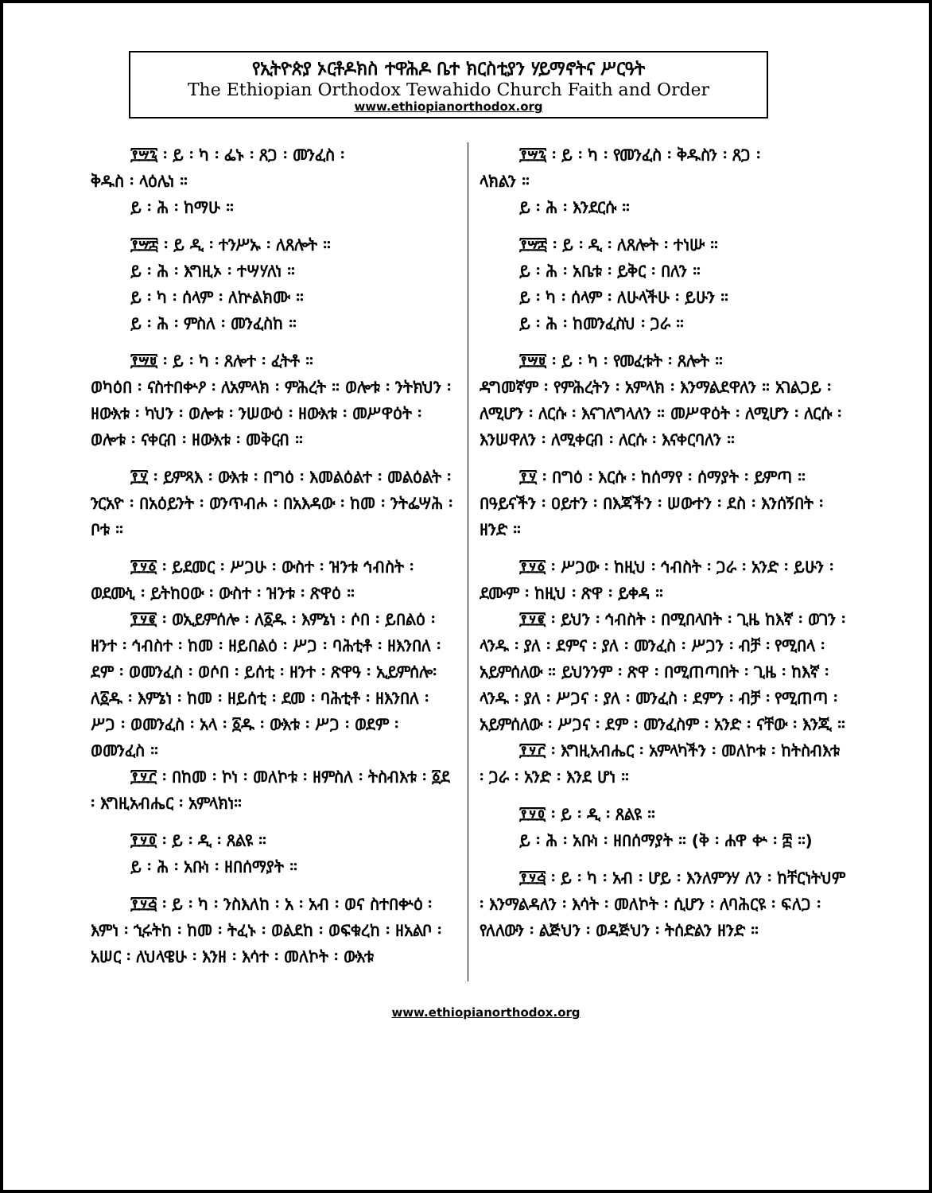የኢትዮጵያ ኦርቶዶክስ ተዋሕዶ ቤተ ክርስቲያን ሃይማኖትና ሥርዓት
The Ethiopian Orthodox Tewahido Church Faith and Order
www.ethiopianorthodox.org
፻፵፯ ፡ ይ ፡ ካ ፡ ፌኑ ፡ ጸጋ ፡ መንፈስ ፡
ቅዱስ ፡ ላዕሌነ ።
ይ ፡ ሕ ፡ ከማሁ ።
፻፵፰ ፡ ይ ዲ ፡ ተንሥኡ ፡ ለጸሎት ።
ይ ፡ ሕ ፡ እግዚኦ ፡ ተሣሃለነ ።
ይ ፡ ካ ፡ ሰላም ፡ ለኵልክሙ ።
ይ ፡ ሕ ፡ ምስለ ፡ መንፈስከ ።
፻፵፱ ፡ ይ ፡ ካ ፡ ጸሎተ ፡ ፈትቶ ።
ወካዕበ ፡ ናስተበቍዖ ፡ ለአምላክ ፡ ምሕረት ። ወሎቱ ፡ ንትክህን ፡ ዘውእቱ ፡ ካህን ፡ ወሎቱ ፡ ንሠውዕ ፡ ዘውእቱ ፡ መሥዋዕት ፡ ወሎቱ ፡ ናቀርብ ፡ ዘውእቱ ፡ መቅርብ ።
፻፶ ፡ ይምጻእ ፡ ውእቱ ፡ በግዕ ፡ እመልዕልተ ፡ መልዕልት ፡ ንርአዮ ፡ በአዕይንት ፡ ወንጥብሖ ፡ በአእዳው ፡ ከመ ፡ ንትፌሣሕ ፡ ቦቱ ።
፻፶፩ ፡ ይደመር ፡ ሥጋሁ ፡ ውስተ ፡ ዝንቱ ኅብስት ፡ ወደሙኒ ፡ ይትከዐው ፡ ውስተ ፡ ዝንቱ ፡ ጽዋዕ ።
፻፶፪ ፡ ወኢይምሰሎ ፡ ለ፩ዱ ፡ እምኔነ ፡ ሶበ ፡ ይበልዕ ፡ ዘንተ ፡ ኅብስተ ፡ ከመ ፡ ዘይበልዕ ፡ ሥጋ ፡ ባሕቲቶ ፡ ዘእንበለ ፡ ደም ፡ ወመንፈስ ፡ ወሶበ ፡ ይሰቲ ፡ ዘንተ ፡ ጽዋዓ ፡ ኢይምሰሎ፡ለ፩ዱ ፡ እምኔነ ፡ ከመ ፡ ዘይሰቲ ፡ ደመ ፡ ባሕቲቶ ፡ ዘእንበለ ፡ ሥጋ ፡ ወመንፈስ ፡ አላ ፡ ፩ዱ ፡ ውእቱ ፡ ሥጋ ፡ ወደም ፡ ወመንፈስ ።
፻፶፫ ፡ በከመ ፡ ኮነ ፡ መለኮቱ ፡ ዘምስለ ፡ ትስብእቱ ፡ ፩ደ ፡ እግዚአብሔር ፡ አምላክነ።
፻፶፬ ፡ ይ ፡ ዲ ፡ ጸልዩ ።
ይ ፡ ሕ ፡ አቡነ ፡ ዘበሰማያት ።
፻፶፭ ፡ ይ ፡ ካ ፡ ንስእለከ ፡ አ ፡ አብ ፡ ወና ስተበቍዕ ፡ እምነ ፡ ኂሩትከ ፡ ከመ ፡ ትፈኑ ፡ ወልደከ ፡ ወፍቁረከ ፡ ዘአልቦ ፡ አሠር ፡ ለህላዌሁ ፡ እንዘ ፡ እሳተ ፡ መለኮት ፡ ውእቱ
፻፵፯ ፡ ይ ፡ ካ ፡ የመንፈስ ፡ ቅዱስን ፡ ጸጋ ፡
ላክልን ።
ይ ፡ ሕ ፡ እንደርሱ ።
፻፵፰ ፡ ይ ፡ ዲ ፡ ለጸሎት ፡ ተነሡ ።
ይ ፡ ሕ ፡ አቤቱ ፡ ይቅር ፡ በለን ።
ይ ፡ ካ ፡ ሰላም ፡ ለሁላችሁ ፡ ይሁን ።
ይ ፡ ሕ ፡ ከመንፈስህ ፡ ጋራ ።
፻፵፱ ፡ ይ ፡ ካ ፡ የመፈቱት ፡ ጸሎት ።
ዳግመኛም ፡ የምሕረትን ፡ አምላክ ፡ እንማልደዋለን ። አገልጋይ ፡ ለሚሆን ፡ ለርሱ ፡ እናገለግላለን ። መሥዋዕት ፡ ለሚሆን ፡ ለርሱ ፡ እንሠዋለን ፡ ለሚቀርብ ፡ ለርሱ ፡ እናቀርባለን ።
፻፶ ፡ በግዕ ፡ እርሱ ፡ ከሰማየ ፡ ሰማያት ፡ ይምጣ ። በዓይናችን ፡ ዐይተን ፡ በእጃችን ፡ ሠውተን ፡ ደስ ፡ እንሰኝበት ፡ ዘንድ ።
፻፶፩ ፡ ሥጋው ፡ ከዚህ ፡ ኅብስት ፡ ጋራ ፡ አንድ ፡ ይሁን ፡ ደሙም ፡ ከዚህ ፡ ጽዋ ፡ ይቀዳ ።
፻፶፪ ፡ ይህን ፡ ኅብስት ፡ በሚበላበት ፡ ጊዜ ከእኛ ፡ ወገን ፡ ላንዱ ፡ ያለ ፡ ደምና ፡ ያለ ፡ መንፈስ ፡ ሥጋን ፡ ብቻ ፡ የሚበላ ፡ አይምሰለው ። ይህንንም ፡ ጽዋ ፡ በሚጠጣበት ፡ ጊዜ ፡ ከእኛ ፡ ላንዱ ፡ ያለ ፡ ሥጋና ፡ ያለ ፡ መንፈስ ፡ ደምን ፡ ብቻ ፡ የሚጠጣ ፡ አይምሰለው ፡ ሥጋና ፡ ደም ፡ መንፈስም ፡ አንድ ፡ ናቸው ፡ እንጂ ።
፻፶፫ ፡ እግዚአብሔር ፡ አምላካችን ፡ መለኮቱ ፡ ከትስብእቱ ፡ ጋራ ፡ አንድ ፡ እንደ ሆነ ።
፻፶፬ ፡ ይ ፡ ዲ ፡ ጸልዩ ።
ይ ፡ ሕ ፡ አቡነ ፡ ዘበሰማያት ። (ቅ ፡ ሐዋ ቍ ፡ ፰ ።)
፻፶፭ ፡ ይ ፡ ካ ፡ አብ ፡ ሆይ ፡ እንለምንሃ ለን ፡ ከቸርነትህም ፡ እንማልዳለን ፡ እሳት ፡ መለኮት ፡ ሲሆን ፡ ለባሕርዩ ፡ ፍለጋ ፡ የለለውን ፡ ልጅህን ፡ ወዳጅህን ፡ ትሰድልን ዘንድ ።
www.ethiopianorthodox.org